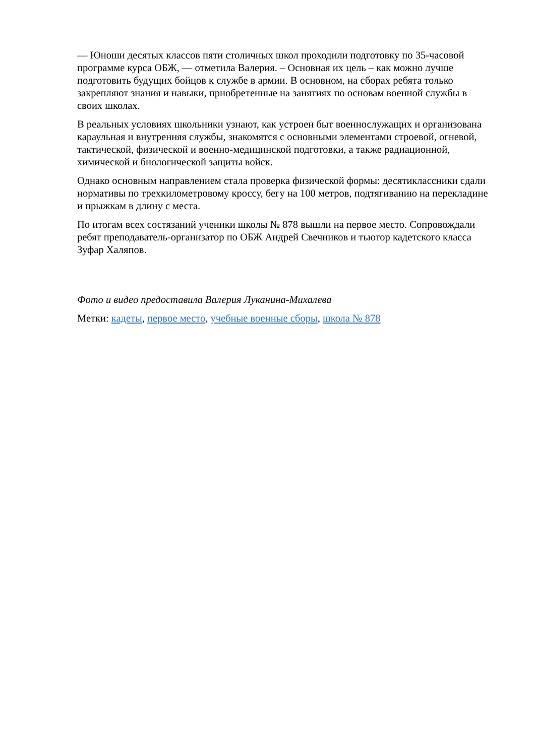— Юноши десятых классов пяти столичных школ проходили подготовку по 35-часовой программе курса ОБЖ, — отметила Валерия. – Основная их цель – как можно лучше подготовить будущих бойцов к службе в армии. В основном, на сборах ребята только закрепляют знания и навыки, приобретенные на занятиях по основам военной службы в своих школах.
В реальных условиях школьники узнают, как устроен быт военнослужащих и организована караульная и внутренняя службы, знакомятся с основными элементами строевой, огневой, тактической, физической и военно-медицинской подготовки, а также радиационной, химической и биологической защиты войск.
Однако основным направлением стала проверка физической формы: десятиклассники сдали нормативы по трехкилометровому кроссу, бегу на 100 метров, подтягиванию на перекладине и прыжкам в длину с места.
По итогам всех состязаний ученики школы № 878 вышли на первое место. Сопровождали ребят преподаватель-организатор по ОБЖ Андрей Свечников и тьютор кадетского класса Зуфар Халяпов.
Фото и видео предоставила Валерия Луканина-Михалева
Метки: кадеты, первое место, учебные военные сборы, школа № 878